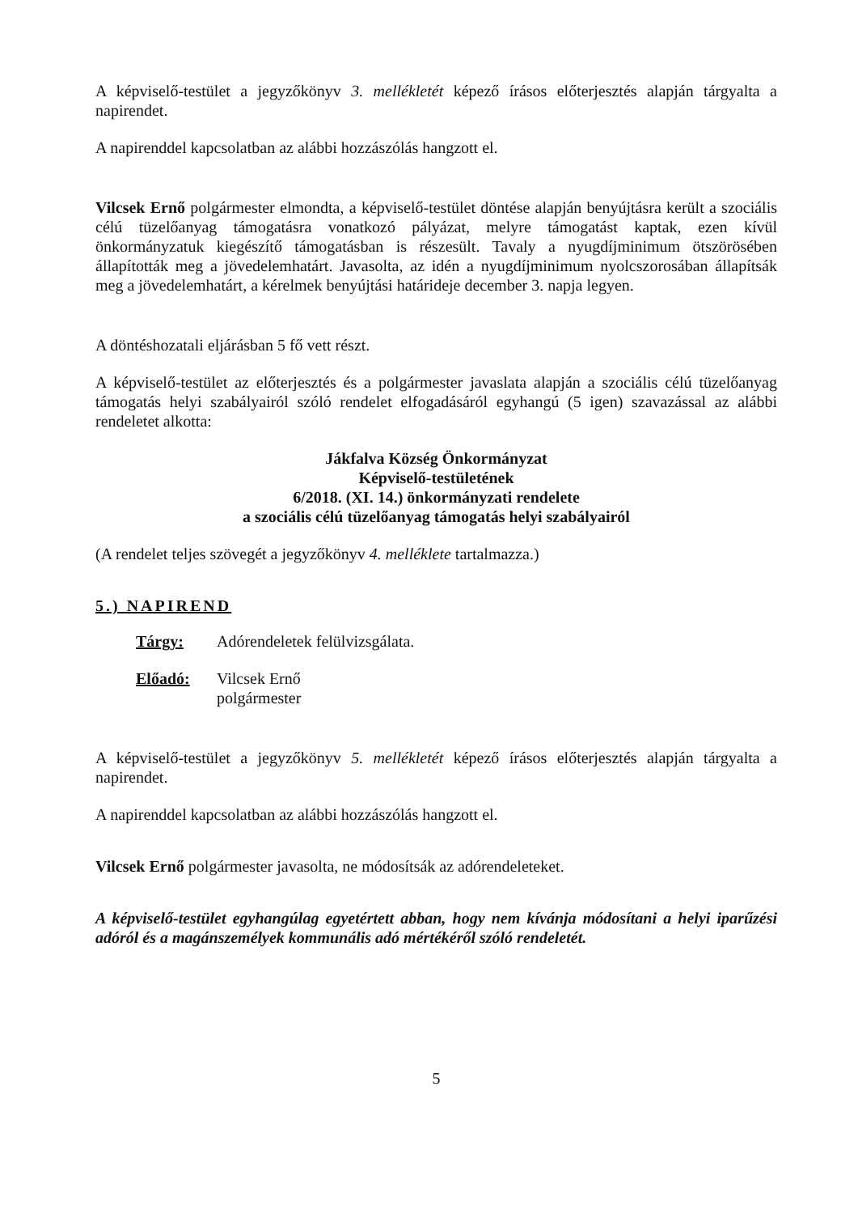A képviselő-testület a jegyzőkönyv 3. mellékletét képező írásos előterjesztés alapján tárgyalta a napirendet.
A napirenddel kapcsolatban az alábbi hozzászólás hangzott el.
Vilcsek Ernő polgármester elmondta, a képviselő-testület döntése alapján benyújtásra került a szociális célú tüzelőanyag támogatásra vonatkozó pályázat, melyre támogatást kaptak, ezen kívül önkormányzatuk kiegészítő támogatásban is részesült. Tavaly a nyugdíjminimum ötszörösében állapították meg a jövedelemhatárt. Javasolta, az idén a nyugdíjminimum nyolcszorosában állapítsák meg a jövedelemhatárt, a kérelmek benyújtási határideje december 3. napja legyen.
A döntéshozatali eljárásban 5 fő vett részt.
A képviselő-testület az előterjesztés és a polgármester javaslata alapján a szociális célú tüzelőanyag támogatás helyi szabályairól szóló rendelet elfogadásáról egyhangú (5 igen) szavazással az alábbi rendeletet alkotta:
Jákfalva Község Önkormányzat
Képviselő-testületének
6/2018. (XI. 14.) önkormányzati rendelete
a szociális célú tüzelőanyag támogatás helyi szabályairól
(A rendelet teljes szövegét a jegyzőkönyv 4. melléklete tartalmazza.)
5.) NAPIREND
Tárgy: Adórendeletek felülvizsgálata.
Előadó: Vilcsek Ernő
polgármester
A képviselő-testület a jegyzőkönyv 5. mellékletét képező írásos előterjesztés alapján tárgyalta a napirendet.
A napirenddel kapcsolatban az alábbi hozzászólás hangzott el.
Vilcsek Ernő polgármester javasolta, ne módosítsák az adórendeleteket.
A képviselő-testület egyhangúlag egyetértett abban, hogy nem kívánja módosítani a helyi iparűzési adóról és a magánszemélyek kommunális adó mértékéről szóló rendeletét.
5